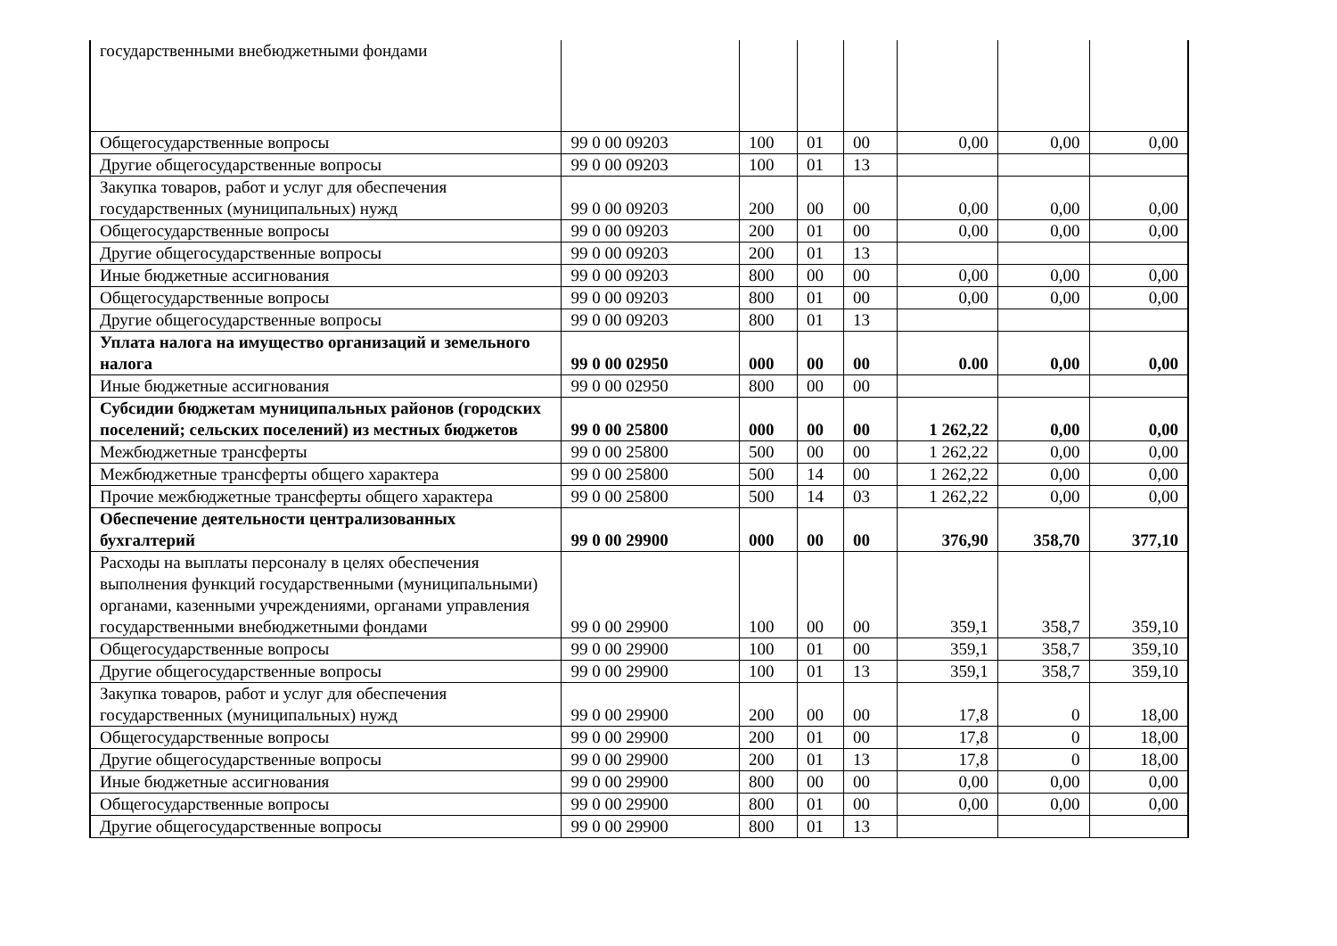| государственными внебюджетными фондами | | | | | | | |
| Общегосударственные вопросы | 99 0 00 09203 | 100 | 01 | 00 | 0,00 | 0,00 | 0,00 |
| Другие общегосударственные вопросы | 99 0 00 09203 | 100 | 01 | 13 | | | |
| Закупка товаров, работ и услуг для обеспечения государственных (муниципальных) нужд | 99 0 00 09203 | 200 | 00 | 00 | 0,00 | 0,00 | 0,00 |
| Общегосударственные вопросы | 99 0 00 09203 | 200 | 01 | 00 | 0,00 | 0,00 | 0,00 |
| Другие общегосударственные вопросы | 99 0 00 09203 | 200 | 01 | 13 | | | |
| Иные бюджетные ассигнования | 99 0 00 09203 | 800 | 00 | 00 | 0,00 | 0,00 | 0,00 |
| Общегосударственные вопросы | 99 0 00 09203 | 800 | 01 | 00 | 0,00 | 0,00 | 0,00 |
| Другие общегосударственные вопросы | 99 0 00 09203 | 800 | 01 | 13 | | | |
| Уплата налога на имущество организаций и земельного налога | 99 0 00 02950 | 000 | 00 | 00 | 0.00 | 0,00 | 0,00 |
| Иные бюджетные ассигнования | 99 0 00 02950 | 800 | 00 | 00 | | | |
| Субсидии бюджетам муниципальных районов (городских поселений; сельских поселений) из местных бюджетов | 99 0 00 25800 | 000 | 00 | 00 | 1 262,22 | 0,00 | 0,00 |
| Межбюджетные трансферты | 99 0 00 25800 | 500 | 00 | 00 | 1 262,22 | 0,00 | 0,00 |
| Межбюджетные трансферты общего характера | 99 0 00 25800 | 500 | 14 | 00 | 1 262,22 | 0,00 | 0,00 |
| Прочие межбюджетные трансферты общего характера | 99 0 00 25800 | 500 | 14 | 03 | 1 262,22 | 0,00 | 0,00 |
| Обеспечение деятельности централизованных бухгалтерий | 99 0 00 29900 | 000 | 00 | 00 | 376,90 | 358,70 | 377,10 |
| Расходы на выплаты персоналу в целях обеспечения выполнения функций государственными (муниципальными) органами, казенными учреждениями, органами управления государственными внебюджетными фондами | 99 0 00 29900 | 100 | 00 | 00 | 359,1 | 358,7 | 359,10 |
| Общегосударственные вопросы | 99 0 00 29900 | 100 | 01 | 00 | 359,1 | 358,7 | 359,10 |
| Другие общегосударственные вопросы | 99 0 00 29900 | 100 | 01 | 13 | 359,1 | 358,7 | 359,10 |
| Закупка товаров, работ и услуг для обеспечения государственных (муниципальных) нужд | 99 0 00 29900 | 200 | 00 | 00 | 17,8 | 0 | 18,00 |
| Общегосударственные вопросы | 99 0 00 29900 | 200 | 01 | 00 | 17,8 | 0 | 18,00 |
| Другие общегосударственные вопросы | 99 0 00 29900 | 200 | 01 | 13 | 17,8 | 0 | 18,00 |
| Иные бюджетные ассигнования | 99 0 00 29900 | 800 | 00 | 00 | 0,00 | 0,00 | 0,00 |
| Общегосударственные вопросы | 99 0 00 29900 | 800 | 01 | 00 | 0,00 | 0,00 | 0,00 |
| Другие общегосударственные вопросы | 99 0 00 29900 | 800 | 01 | 13 | | | |